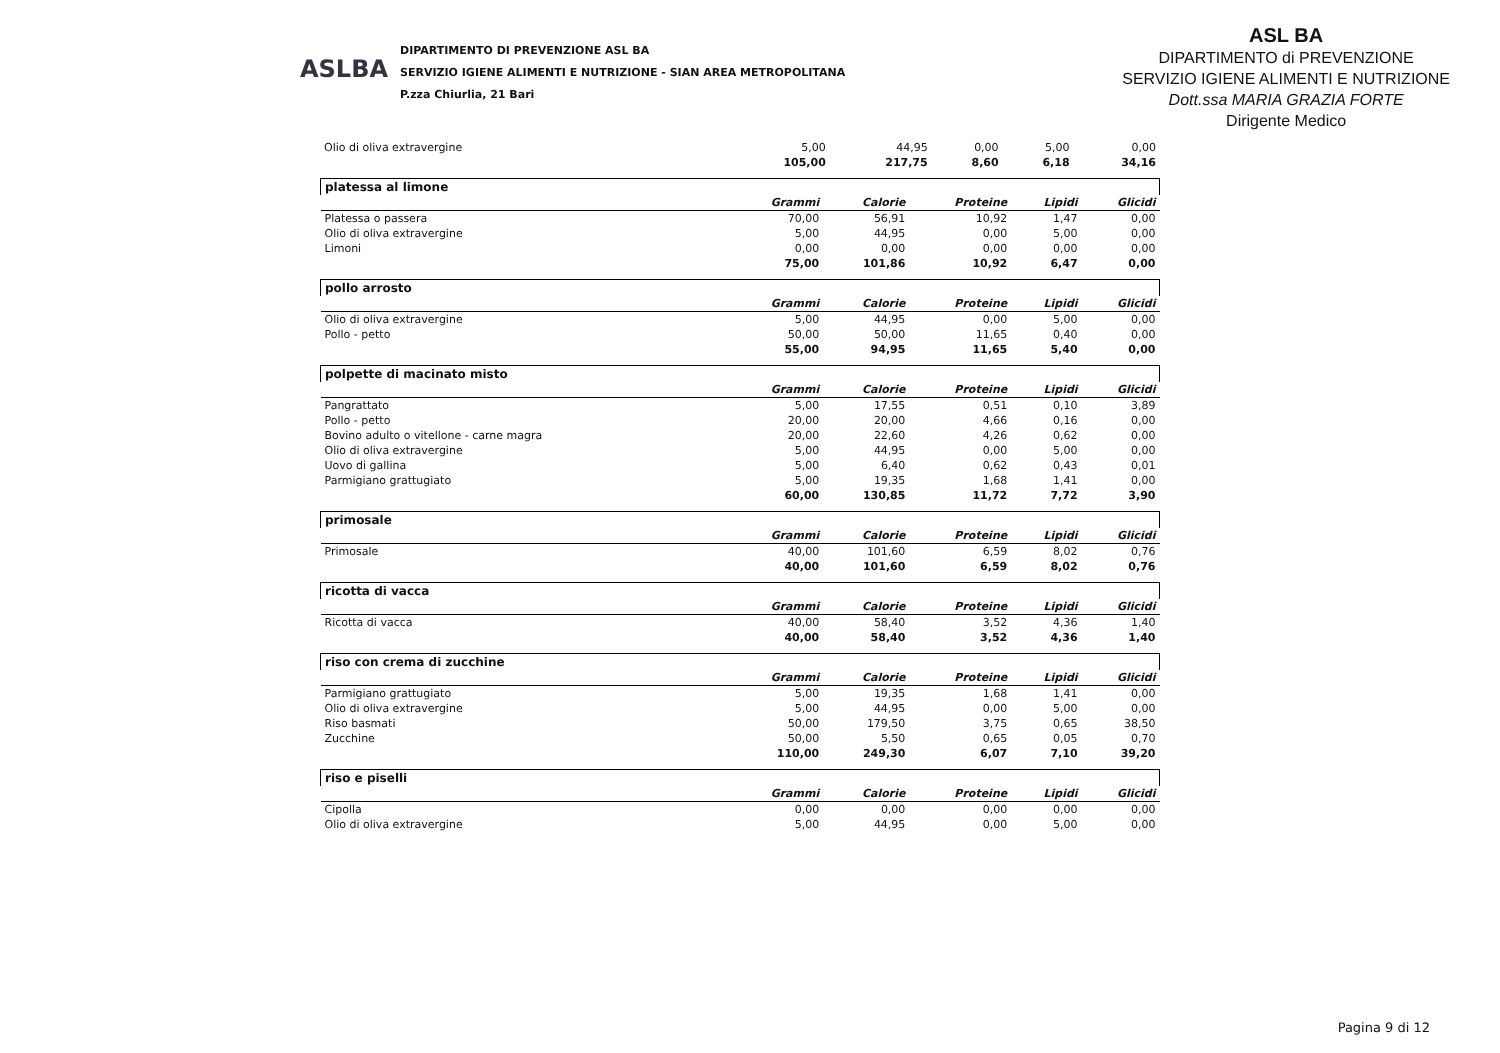ASLBA
DIPARTIMENTO DI PREVENZIONE ASL BA
SERVIZIO IGIENE ALIMENTI E NUTRIZIONE - SIAN AREA METROPOLITANA
P.zza Chiurlia, 21 Bari
ASL BA
DIPARTIMENTO di PREVENZIONE
SERVIZIO IGIENE ALIMENTI E NUTRIZIONE
Dott.ssa MARIA GRAZIA FORTE
Dirigente Medico
| Olio di oliva extravergine | 5,00 | 44,95 | 0,00 | 5,00 | 0,00 |
| | 105,00 | 217,75 | 8,60 | 6,18 | 34,16 |
| platessa al limone | | | | | |
| | Grammi | Calorie | Proteine | Lipidi | Glicidi |
| Platessa o passera | 70,00 | 56,91 | 10,92 | 1,47 | 0,00 |
| Olio di oliva extravergine | 5,00 | 44,95 | 0,00 | 5,00 | 0,00 |
| Limoni | 0,00 | 0,00 | 0,00 | 0,00 | 0,00 |
| | 75,00 | 101,86 | 10,92 | 6,47 | 0,00 |
| pollo arrosto | | | | | |
| | Grammi | Calorie | Proteine | Lipidi | Glicidi |
| Olio di oliva extravergine | 5,00 | 44,95 | 0,00 | 5,00 | 0,00 |
| Pollo - petto | 50,00 | 50,00 | 11,65 | 0,40 | 0,00 |
| | 55,00 | 94,95 | 11,65 | 5,40 | 0,00 |
| polpette di macinato misto | | | | | |
| | Grammi | Calorie | Proteine | Lipidi | Glicidi |
| Pangrattato | 5,00 | 17,55 | 0,51 | 0,10 | 3,89 |
| Pollo - petto | 20,00 | 20,00 | 4,66 | 0,16 | 0,00 |
| Bovino adulto o vitellone - carne magra | 20,00 | 22,60 | 4,26 | 0,62 | 0,00 |
| Olio di oliva extravergine | 5,00 | 44,95 | 0,00 | 5,00 | 0,00 |
| Uovo di gallina | 5,00 | 6,40 | 0,62 | 0,43 | 0,01 |
| Parmigiano grattugiato | 5,00 | 19,35 | 1,68 | 1,41 | 0,00 |
| | 60,00 | 130,85 | 11,72 | 7,72 | 3,90 |
| primosale | | | | | |
| | Grammi | Calorie | Proteine | Lipidi | Glicidi |
| Primosale | 40,00 | 101,60 | 6,59 | 8,02 | 0,76 |
| | 40,00 | 101,60 | 6,59 | 8,02 | 0,76 |
| ricotta di vacca | | | | | |
| | Grammi | Calorie | Proteine | Lipidi | Glicidi |
| Ricotta di vacca | 40,00 | 58,40 | 3,52 | 4,36 | 1,40 |
| | 40,00 | 58,40 | 3,52 | 4,36 | 1,40 |
| riso con crema di zucchine | | | | | |
| | Grammi | Calorie | Proteine | Lipidi | Glicidi |
| Parmigiano grattugiato | 5,00 | 19,35 | 1,68 | 1,41 | 0,00 |
| Olio di oliva extravergine | 5,00 | 44,95 | 0,00 | 5,00 | 0,00 |
| Riso basmati | 50,00 | 179,50 | 3,75 | 0,65 | 38,50 |
| Zucchine | 50,00 | 5,50 | 0,65 | 0,05 | 0,70 |
| | 110,00 | 249,30 | 6,07 | 7,10 | 39,20 |
| riso e piselli | | | | | |
| | Grammi | Calorie | Proteine | Lipidi | Glicidi |
| Cipolla | 0,00 | 0,00 | 0,00 | 0,00 | 0,00 |
| Olio di oliva extravergine | 5,00 | 44,95 | 0,00 | 5,00 | 0,00 |
Pagina 9 di 12